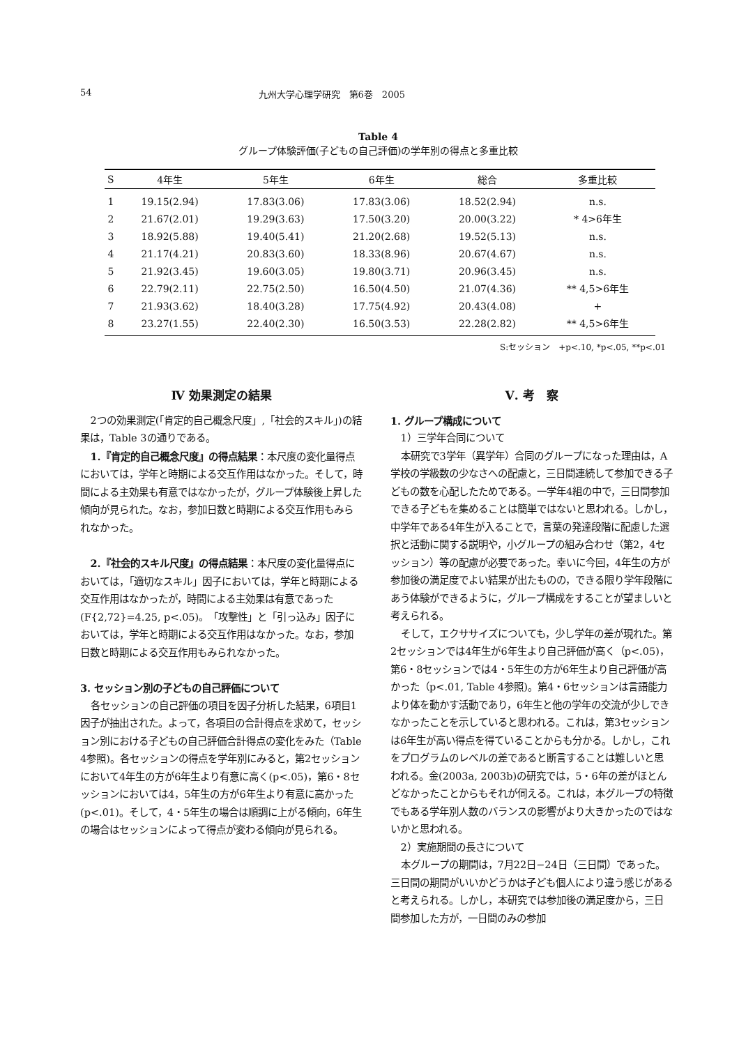54 九州大学心理学研究　第6巻　2005
Table 4
グループ体験評価(子どもの自己評価)の学年別の得点と多重比較
| S | 4年生 | 5年生 | 6年生 | 総合 | 多重比較 |
| --- | --- | --- | --- | --- | --- |
| 1 | 19.15(2.94) | 17.83(3.06) | 17.83(3.06) | 18.52(2.94) | n.s. |
| 2 | 21.67(2.01) | 19.29(3.63) | 17.50(3.20) | 20.00(3.22) | * 4>6年生 |
| 3 | 18.92(5.88) | 19.40(5.41) | 21.20(2.68) | 19.52(5.13) | n.s. |
| 4 | 21.17(4.21) | 20.83(3.60) | 18.33(8.96) | 20.67(4.67) | n.s. |
| 5 | 21.92(3.45) | 19.60(3.05) | 19.80(3.71) | 20.96(3.45) | n.s. |
| 6 | 22.79(2.11) | 22.75(2.50) | 16.50(4.50) | 21.07(4.36) | ** 4,5>6年生 |
| 7 | 21.93(3.62) | 18.40(3.28) | 17.75(4.92) | 20.43(4.08) | + |
| 8 | 23.27(1.55) | 22.40(2.30) | 16.50(3.53) | 22.28(2.82) | ** 4,5>6年生 |
S:セッション　+p<.10, *p<.05, **p<.01
Ⅳ 効果測定の結果
2つの効果測定(「肯定的自己概念尺度」,「社会的スキル」)の結果は，Table 3の通りである。
1.『肯定的自己概念尺度』の得点結果：本尺度の変化量得点においては，学年と時期による交互作用はなかった。そして，時間による主効果も有意ではなかったが，グループ体験後上昇した傾向が見られた。なお，参加日数と時期による交互作用もみられなかった。
2.『社会的スキル尺度』の得点結果：本尺度の変化量得点においては，「適切なスキル」因子においては，学年と時期による交互作用はなかったが，時間による主効果は有意であった(F{2,72}=4.25, p<.05)。「攻撃性」と「引っ込み」因子においては，学年と時期による交互作用はなかった。なお，参加日数と時期による交互作用もみられなかった。
3. セッション別の子どもの自己評価について
各セッションの自己評価の項目を因子分析した結果，6項目1因子が抽出された。よって，各項目の合計得点を求めて，セッション別における子どもの自己評価合計得点の変化をみた（Table 4参照)。各セッションの得点を学年別にみると，第2セッションにおいて4年生の方が6年生より有意に高く(p<.05)，第6・8セッションにおいては4，5年生の方が6年生より有意に高かった(p<.01)。そして，4・5年生の場合は順調に上がる傾向，6年生の場合はセッションによって得点が変わる傾向が見られる。
Ⅴ. 考　察
1. グループ構成について
1）三学年合同について
本研究で3学年（異学年）合同のグループになった理由は，A学校の学級数の少なさへの配慮と，三日間連続して参加できる子どもの数を心配したためである。一学年4組の中で，三日間参加できる子どもを集めることは簡単ではないと思われる。しかし，中学年である4年生が入ることで，言葉の発達段階に配慮した選択と活動に関する説明や，小グループの組み合わせ（第2，4セッション）等の配慮が必要であった。幸いに今回，4年生の方が参加後の満足度でよい結果が出たものの，できる限り学年段階にあう体験ができるように，グループ構成をすることが望ましいと考えられる。
そして，エクササイズについても，少し学年の差が現れた。第2セッションでは4年生が6年生より自己評価が高く（p<.05)，第6・8セッションでは4・5年生の方が6年生より自己評価が高かった（p<.01, Table 4参照)。第4・6セッションは言語能力より体を動かす活動であり，6年生と他の学年の交流が少しできなかったことを示していると思われる。これは，第3セッションは6年生が高い得点を得ていることからも分かる。しかし，これをプログラムのレベルの差であると断言することは難しいと思われる。金(2003a, 2003b)の研究では，5・6年の差がほとんどなかったことからもそれが伺える。これは，本グループの特徴でもある学年別人数のバランスの影響がより大きかったのではないかと思われる。
2）実施期間の長さについて
本グループの期間は，7月22日−24日（三日間）であった。三日間の期間がいいかどうかは子ども個人により違う感じがあると考えられる。しかし，本研究では参加後の満足度から，三日間参加した方が，一日間のみの参加